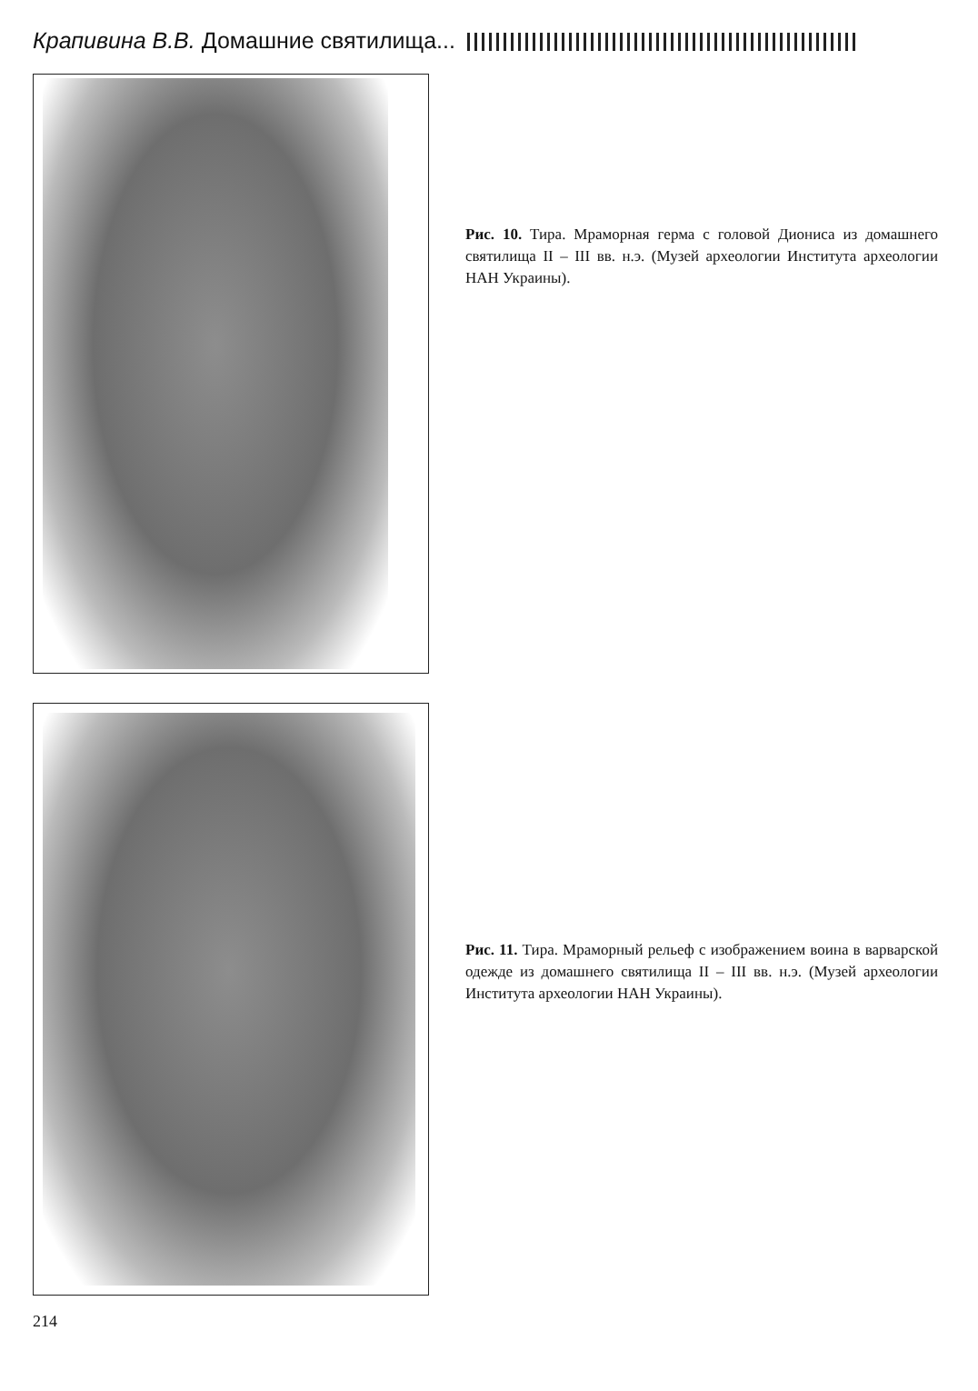Крапивина В.В. Домашние святилища...
Рис. 10. Тира. Мраморная герма с головой Диониса из домашнего святилища II – III вв. н.э. (Музей археологии Института археологии НАН Украины).
Рис. 11. Тира. Мраморный рельеф с изображением воина в варварской одежде из домашнего святилища II – III вв. н.э. (Музей археологии Института археологии НАН Украины).
214